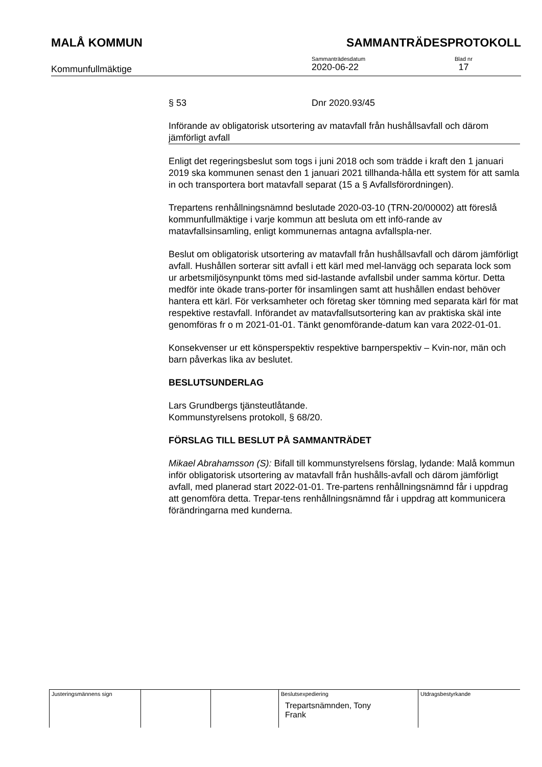MALÅ KOMMUN SAMMANTRÄDESPROTOKOLL
Kommunfullmäktige
Sammanträdesdatum
2020-06-22
Blad nr
17
§ 53 Dnr 2020.93/45
Införande av obligatorisk utsortering av matavfall från hushållsavfall och därom jämförligt avfall
Enligt det regeringsbeslut som togs i juni 2018 och som trädde i kraft den 1 januari 2019 ska kommunen senast den 1 januari 2021 tillhanda-hålla ett system för att samla in och transportera bort matavfall separat (15 a § Avfallsförordningen).
Trepartens renhållningsnämnd beslutade 2020-03-10 (TRN-20/00002) att föreslå kommunfullmäktige i varje kommun att besluta om ett infö-rande av matavfallsinsamling, enligt kommunernas antagna avfallspla-ner.
Beslut om obligatorisk utsortering av matavfall från hushållsavfall och därom jämförligt avfall. Hushållen sorterar sitt avfall i ett kärl med mel-lanvägg och separata lock som ur arbetsmiljösynpunkt töms med sid-lastande avfallsbil under samma körtur. Detta medför inte ökade trans-porter för insamlingen samt att hushållen endast behöver hantera ett kärl. För verksamheter och företag sker tömning med separata kärl för mat respektive restavfall. Införandet av matavfallsutsortering kan av praktiska skäl inte genomföras fr o m 2021-01-01. Tänkt genomförande-datum kan vara 2022-01-01.
Konsekvenser ur ett könsperspektiv respektive barnperspektiv – Kvin-nor, män och barn påverkas lika av beslutet.
BESLUTSUNDERLAG
Lars Grundbergs tjänsteutlåtande.
Kommunstyrelsens protokoll, § 68/20.
FÖRSLAG TILL BESLUT PÅ SAMMANTRÄDET
Mikael Abrahamsson (S): Bifall till kommunstyrelsens förslag, lydande: Malå kommun inför obligatorisk utsortering av matavfall från hushålls-avfall och därom jämförligt avfall, med planerad start 2022-01-01. Tre-partens renhållningsnämnd får i uppdrag att genomföra detta. Trepar-tens renhållningsnämnd får i uppdrag att kommunicera förändringarna med kunderna.
| Justeringsmännens sign | | | Beslutsexpediering Trepartsnämnden, Tony Frank | Utdragsbestyrkande |